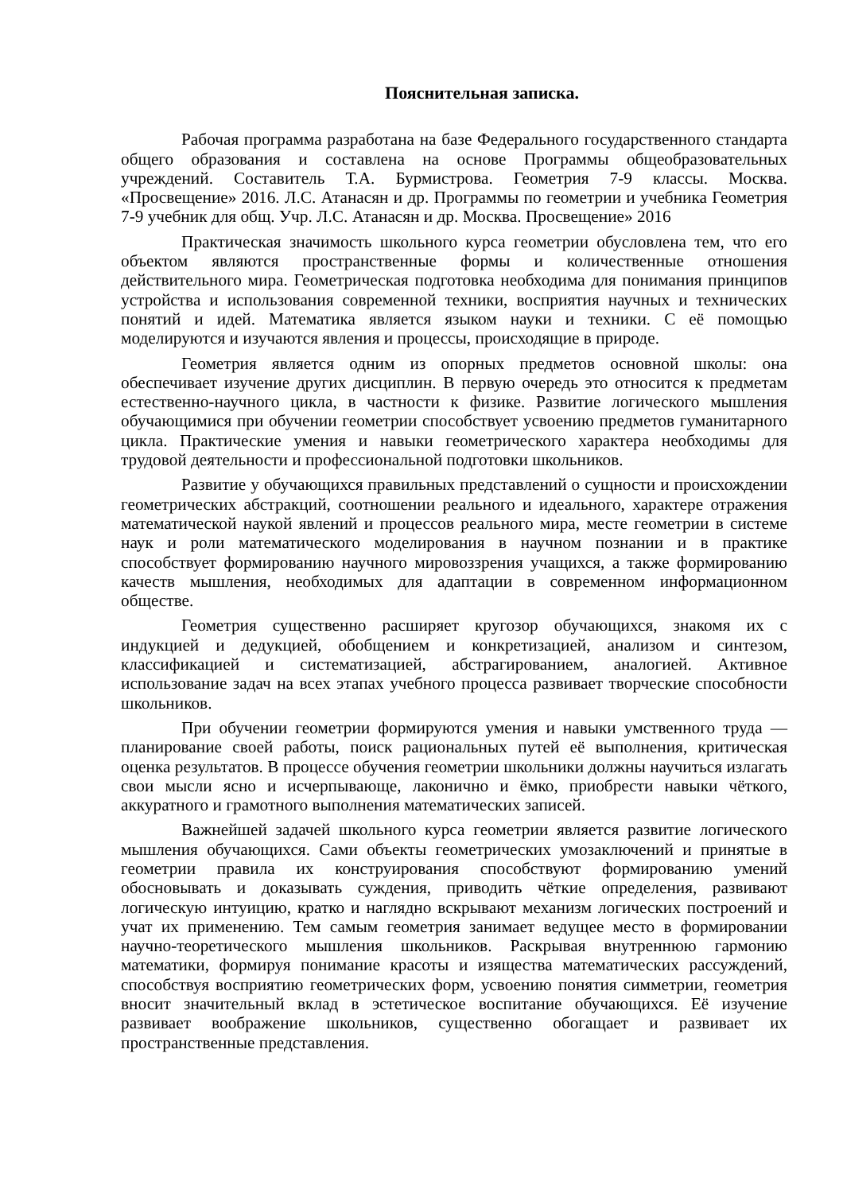Пояснительная записка.
Рабочая программа разработана на базе Федерального государственного стандарта общего образования и составлена на основе Программы общеобразовательных учреждений. Составитель Т.А. Бурмистрова. Геометрия 7-9 классы. Москва. «Просвещение» 2016. Л.С. Атанасян и др. Программы по геометрии и учебника Геометрия 7-9 учебник для общ. Учр. Л.С. Атанасян и др. Москва. Просвещение» 2016
Практическая значимость школьного курса геометрии обусловлена тем, что его объектом являются пространственные формы и количественные отношения действительного мира. Геометрическая подготовка необходима для понимания принципов устройства и использования современной техники, восприятия научных и технических понятий и идей. Математика является языком науки и техники. С её помощью моделируются и изучаются явления и процессы, происходящие в природе.
Геометрия является одним из опорных предметов основной школы: она обеспечивает изучение других дисциплин. В первую очередь это относится к предметам естественно-научного цикла, в частности к физике. Развитие логического мышления обучающимися при обучении геометрии способствует усвоению предметов гуманитарного цикла. Практические умения и навыки геометрического характера необходимы для трудовой деятельности и профессиональной подготовки школьников.
Развитие у обучающихся правильных представлений о сущности и происхождении геометрических абстракций, соотношении реального и идеального, характере отражения математической наукой явлений и процессов реального мира, месте геометрии в системе наук и роли математического моделирования в научном познании и в практике способствует формированию научного мировоззрения учащихся, а также формированию качеств мышления, необходимых для адаптации в современном информационном обществе.
Геометрия существенно расширяет кругозор обучающихся, знакомя их с индукцией и дедукцией, обобщением и конкретизацией, анализом и синтезом, классификацией и систематизацией, абстрагированием, аналогией. Активное использование задач на всех этапах учебного процесса развивает творческие способности школьников.
При обучении геометрии формируются умения и навыки умственного труда — планирование своей работы, поиск рациональных путей её выполнения, критическая оценка результатов. В процессе обучения геометрии школьники должны научиться излагать свои мысли ясно и исчерпывающе, лаконично и ёмко, приобрести навыки чёткого, аккуратного и грамотного выполнения математических записей.
Важнейшей задачей школьного курса геометрии является развитие логического мышления обучающихся. Сами объекты геометрических умозаключений и принятые в геометрии правила их конструирования способствуют формированию умений обосновывать и доказывать суждения, приводить чёткие определения, развивают логическую интуицию, кратко и наглядно вскрывают механизм логических построений и учат их применению. Тем самым геометрия занимает ведущее место в формировании научно-теоретического мышления школьников. Раскрывая внутреннюю гармонию математики, формируя понимание красоты и изящества математических рассуждений, способствуя восприятию геометрических форм, усвоению понятия симметрии, геометрия вносит значительный вклад в эстетическое воспитание обучающихся. Её изучение развивает воображение школьников, существенно обогащает и развивает их пространственные представления.